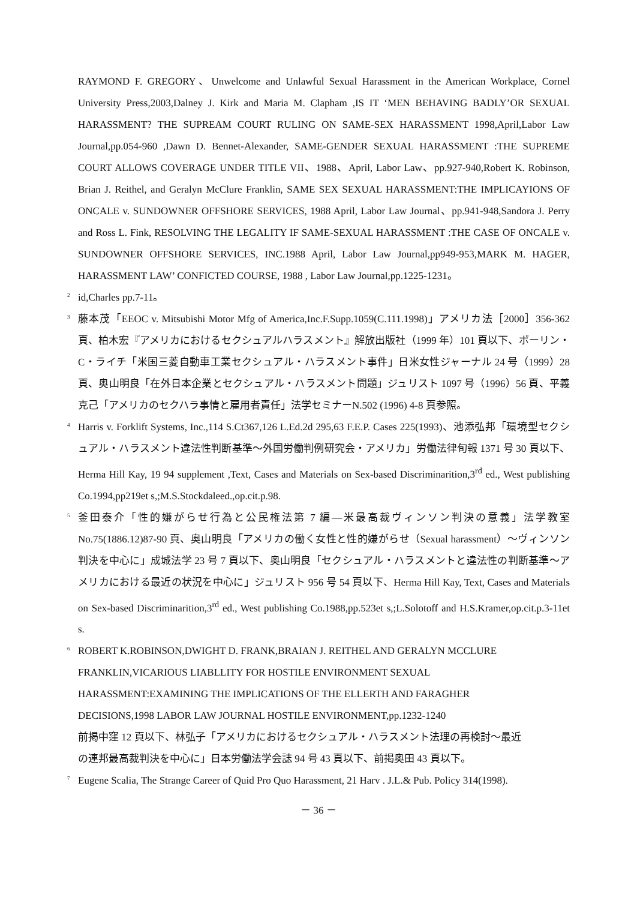RAYMOND F. GREGORY、Unwelcome and Unlawful Sexual Harassment in the American Workplace, Cornel University Press,2003,Dalney J. Kirk and Maria M. Clapham ,IS IT ‘MEN BEHAVING BADLY’OR SEXUAL HARASSMENT? THE SUPREAM COURT RULING ON SAME-SEX HARASSMENT 1998,April,Labor Law Journal,pp.054-960 ,Dawn D. Bennet-Alexander, SAME-GENDER SEXUAL HARASSMENT :THE SUPREME COURT ALLOWS COVERAGE UNDER TITLE VII、1988、April, Labor Law、pp.927-940,Robert K. Robinson, Brian J. Reithel, and Geralyn McClure Franklin, SAME SEX SEXUAL HARASSMENT:THE IMPLICAYIONS OF ONCALE v. SUNDOWNER OFFSHORE SERVICES, 1988 April, Labor Law Journal、pp.941-948,Sandora J. Perry and Ross L. Fink, RESOLVING THE LEGALITY IF SAME-SEXUAL HARASSMENT :THE CASE OF ONCALE v. SUNDOWNER OFFSHORE SERVICES, INC.1988 April, Labor Law Journal,pp949-953,MARK M. HAGER, HARASSMENT LAW’ CONFICTED COURSE, 1988 , Labor Law Journal,pp.1225-1231。
<sup>2</sup>
id,Charles pp.7-11。
<sup>3</sup>
藤本茂「EEOC v. Mitsubishi Motor Mfg of America,Inc.F.Supp.1059(C.111.1998)」アメリカ法［2000］356-362 頁、柏木宏『アメリカにおけるセクシュアルハラスメント』解放出版社（1999 年）101 頁以下、ポーリン・C・ライチ「米国三菱自動車工業セクシュアル・ハラスメント事件」日米女性ジャーナル 24 号（1999）28 頁、奥山明良「在外日本企業とセクシュアル・ハラスメント問題」ジュリスト 1097 号（1996）56 頁、平義克己「アメリカのセクハラ事情と雇用者責任」法学セミナーN.502 (1996) 4-8 頁参照。
<sup>4</sup>
Harris v. Forklift Systems, Inc.,114 S.Ct367,126 L.Ed.2d 295,63 F.E.P. Cases 225(1993)、池添弘邦「環境型セクシュアル・ハラスメント違法性判断基準～外国労働判例研究会・アメリカ」労働法律旬報 1371 号 30 頁以下、Herma Hill Kay, 19 94 supplement ,Text, Cases and Materials on Sex-based Discriminarition,3<sup>rd</sup> ed., West publishing Co.1994,pp219et s,;M.S.Stockdaleed.,op.cit.p.98.
<sup>5</sup>
釜田泰介「性的嫌がらせ行為と公民権法第 7 編―米最高裁ヴィンソン判決の意義」法学教室 No.75(1886.12)87-90 頁、奥山明良「アメリカの働く女性と性的嫌がらせ（Sexual harassment）～ヴィンソン判決を中心に」成城法学 23 号 7 頁以下、奥山明良「セクシュアル・ハラスメントと違法性の判断基準～アメリカにおける最近の状況を中心に」ジュリスト 956 号 54 頁以下、Herma Hill Kay, Text, Cases and Materials on Sex-based Discriminarition,3<sup>rd</sup> ed., West publishing Co.1988,pp.523et s,;L.Solotoff and H.S.Kramer,op.cit.p.3-11et s.
<sup>6</sup>
ROBERT K.ROBINSON,DWIGHT D. FRANK,BRAIAN J. REITHEL AND GERALYN MCCLURE
FRANKLIN,VICARIOUS LIABLLITY FOR HOSTILE ENVIRONMENT SEXUAL
HARASSMENT:EXAMINING THE IMPLICATIONS OF THE ELLERTH AND FARAGHER
DECISIONS,1998 LABOR LAW JOURNAL HOSTILE ENVIRONMENT,pp.1232-1240
前掲中窪 12 頁以下、林弘子「アメリカにおけるセクシュアル・ハラスメント法理の再検討～最近
の連邦最高裁判決を中心に」日本労働法学会誌 94 号 43 頁以下、前掲奥田 43 頁以下。
<sup>7</sup>
Eugene Scalia, The Strange Career of Quid Pro Quo Harassment, 21 Harv . J.L.& Pub. Policy 314(1998).
－ 36 －